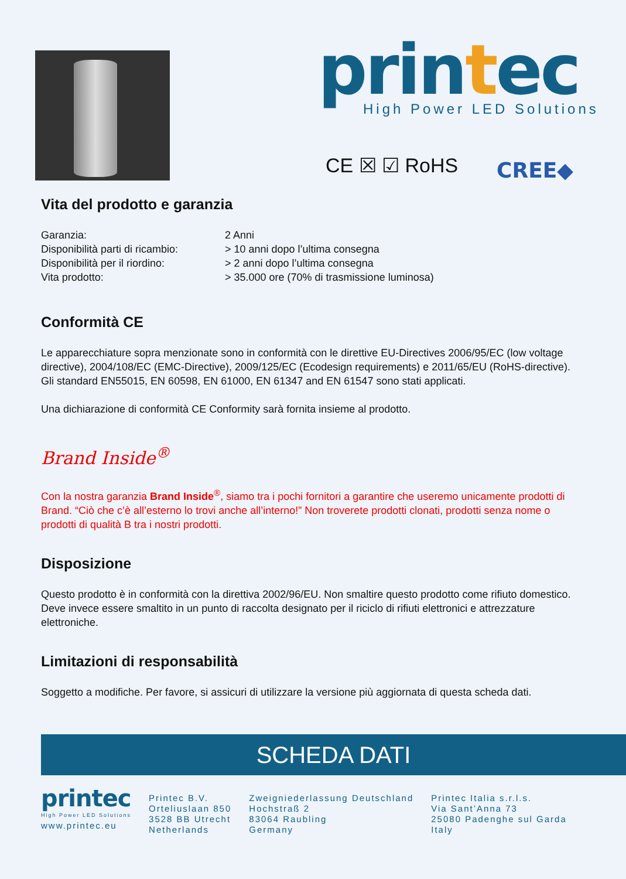printec High Power LED Solutions
CE ☒ ☑ RoHS CREE◆
Vita del prodotto e garanzia
| Garanzia: | 2 Anni |
| Disponibilità parti di ricambio: | > 10 anni dopo l’ultima consegna |
| Disponibilità per il riordino: | > 2 anni dopo l’ultima consegna |
| Vita prodotto: | > 35.000 ore (70% di trasmissione luminosa) |
Conformità CE
Le apparecchiature sopra menzionate sono in conformità con le direttive EU-Directives 2006/95/EC (low voltage directive), 2004/108/EC (EMC-Directive), 2009/125/EC (Ecodesign requirements) e 2011/65/EU (RoHS-directive). Gli standard EN55015, EN 60598, EN 61000, EN 61347 and EN 61547 sono stati applicati.
Una dichiarazione di conformità CE Conformity sarà fornita insieme al prodotto.
Brand Inside<sup>®</sup>
Con la nostra garanzia Brand Inside<sup>®</sup>, siamo tra i pochi fornitori a garantire che useremo unicamente prodotti di Brand. “Ciò che c’è all’esterno lo trovi anche all’interno!” Non troverete prodotti clonati, prodotti senza nome o prodotti di qualità B tra i nostri prodotti.
Disposizione
Questo prodotto è in conformità con la direttiva 2002/96/EU. Non smaltire questo prodotto come rifiuto domestico. Deve invece essere smaltito in un punto di raccolta designato per il riciclo di rifiuti elettronici e attrezzature elettroniche.
Limitazioni di responsabilità
Soggetto a modifiche. Per favore, si assicuri di utilizzare la versione più aggiornata di questa scheda dati.
SCHEDA DATI
printec
High Power LED Solutions
www.printec.eu
Printec B.V.
Orteliuslaan 850
3528 BB Utrecht
Netherlands
Zweigniederlassung Deutschland
Hochstraß 2
83064 Raubling
Germany
Printec Italia s.r.l.s.
Via Sant’Anna 73
25080 Padenghe sul Garda
Italy